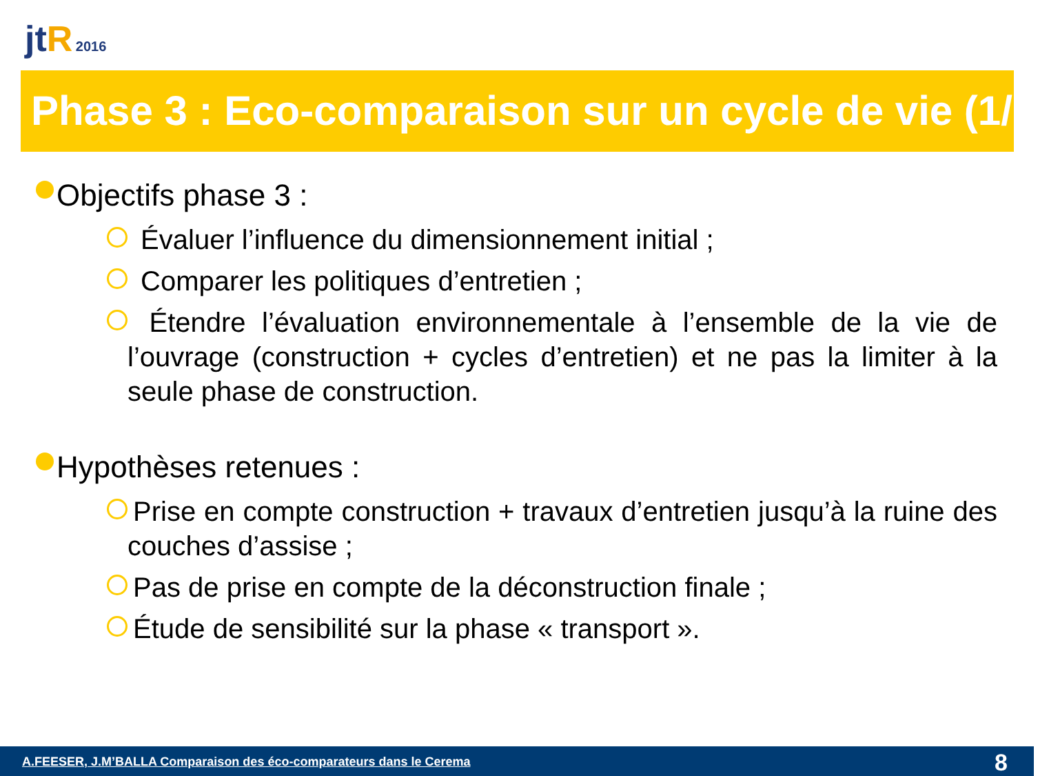jt R 2016
Phase 3 : Eco-comparaison sur un cycle de vie (1/2)
Objectifs phase 3 :
Évaluer l’influence du dimensionnement initial ;
Comparer les politiques d’entretien ;
Étendre l’évaluation environnementale à l’ensemble de la vie de l’ouvrage (construction + cycles d’entretien) et ne pas la limiter à la seule phase de construction.
Hypothèses retenues :
Prise en compte construction + travaux d’entretien jusqu’à la ruine des couches d’assise ;
Pas de prise en compte de la déconstruction finale ;
Étude de sensibilité sur la phase « transport ».
A.FEESER, J.M’BALLA Comparaison des éco-comparateurs dans le Cerema 8